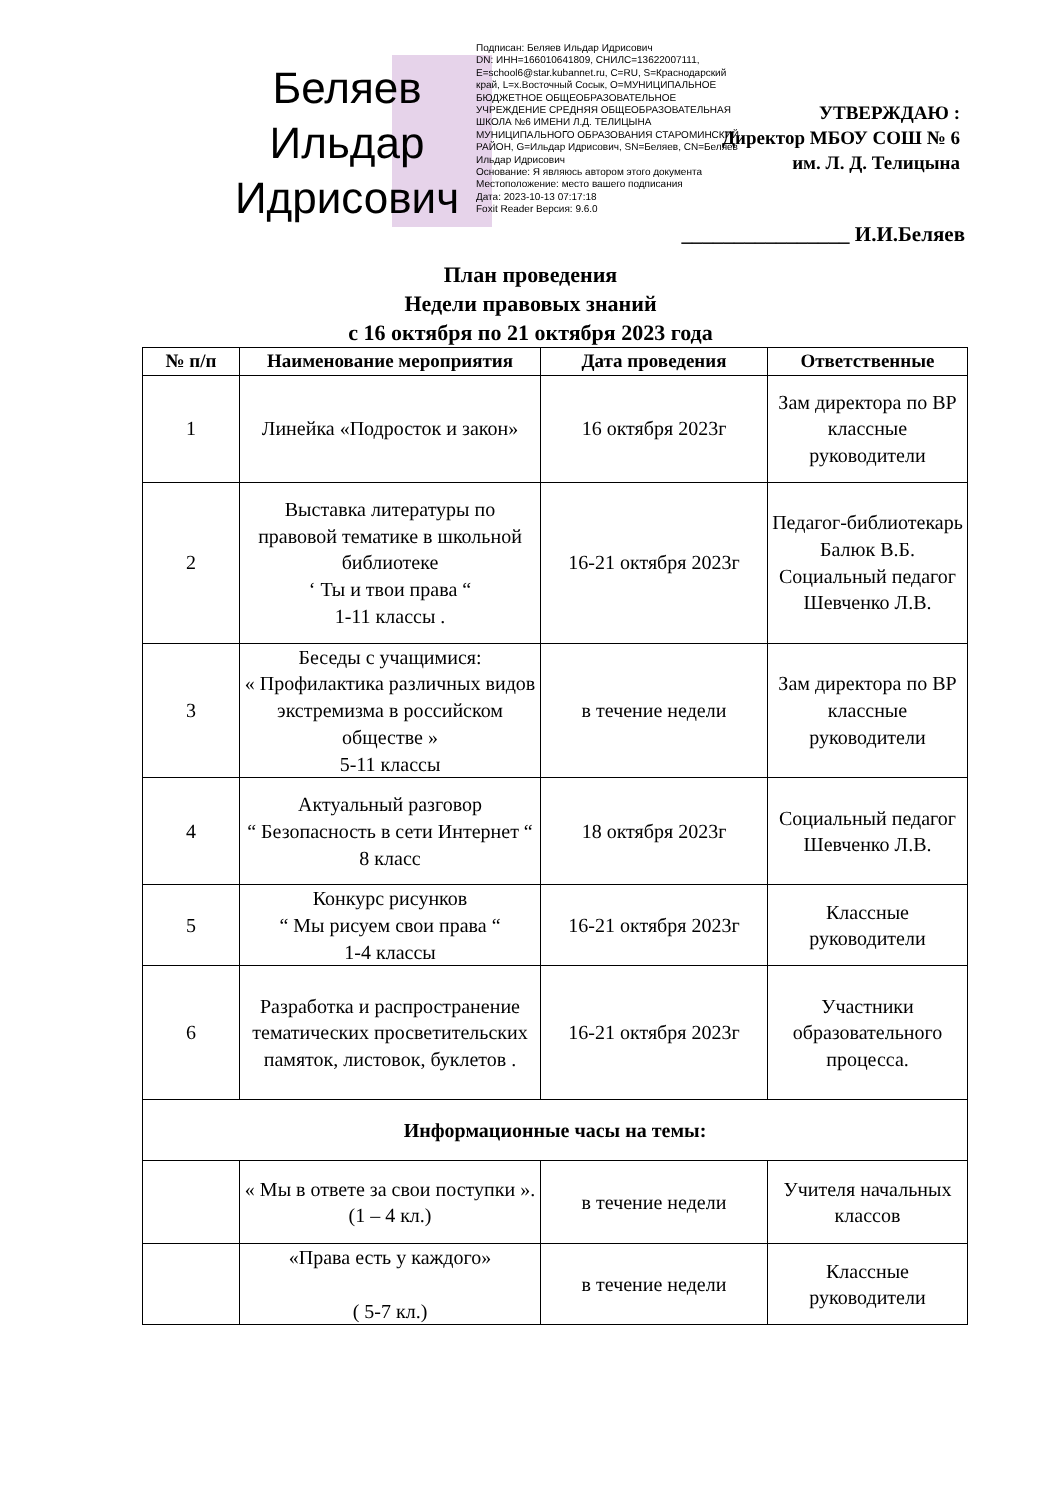Беляев Ильдар Идрисович
Подписан: Беляев Ильдар Идрисович
DN: ИНН=166010641809, СНИЛС=13622007111, E=school6@star.kubannet.ru, C=RU, S=Краснодарский край, L=х.Восточный Сосык, O=МУНИЦИПАЛЬНОЕ БЮДЖЕТНОЕ ОБЩЕОБРАЗОВАТЕЛЬНОЕ УЧРЕЖДЕНИЕ СРЕДНЯЯ ОБЩЕОБРАЗОВАТЕЛЬНАЯ ШКОЛА №6 ИМЕНИ Л.Д. ТЕЛИЦЫНА МУНИЦИПАЛЬНОГО ОБРАЗОВАНИЯ СТАРОМИНСКИЙ РАЙОН, G=Ильдар Идрисович, SN=Беляев, CN=Беляев Ильдар Идрисович
Основание: Я являюсь автором этого документа
Местоположение: место вашего подписания
Дата: 2023-10-13 07:17:18
Foxit Reader Версия: 9.6.0
УТВЕРЖДАЮ :
Директор МБОУ СОШ № 6
им. Л. Д. Телицына
________________ И.И.Беляев
План проведения
Недели правовых знаний
с 16 октября по 21 октября 2023 года
| № п/п | Наименование мероприятия | Дата проведения | Ответственные |
| --- | --- | --- | --- |
| 1 | Линейка «Подросток и закон» | 16 октября 2023г | Зам директора по ВР классные руководители |
| 2 | Выставка литературы по правовой тематике в школьной библиотеке ‘ Ты и твои права “ 1-11 классы . | 16-21 октября 2023г | Педагог-библиотекарь Балюк В.Б. Социальный педагог Шевченко Л.В. |
| 3 | Беседы с учащимися: « Профилактика различных видов экстремизма в российском обществе » 5-11 классы | в течение недели | Зам директора по ВР классные руководители |
| 4 | Актуальный разговор “ Безопасность в сети Интернет “ 8 класс | 18 октября 2023г | Социальный педагог Шевченко Л.В. |
| 5 | Конкурс рисунков “ Мы рисуем свои права “ 1-4 классы | 16-21 октября 2023г | Классные руководители |
| 6 | Разработка и распространение тематических просветительских памяток, листовок, буклетов . | 16-21 октября 2023г | Участники образовательного процесса. |
| Информационные часы на темы: | | | |
| | « Мы в ответе за свои поступки ». (1 – 4 кл.) | в течение недели | Учителя начальных классов |
| | «Права есть у каждого» ( 5-7 кл.) | в течение недели | Классные руководители |